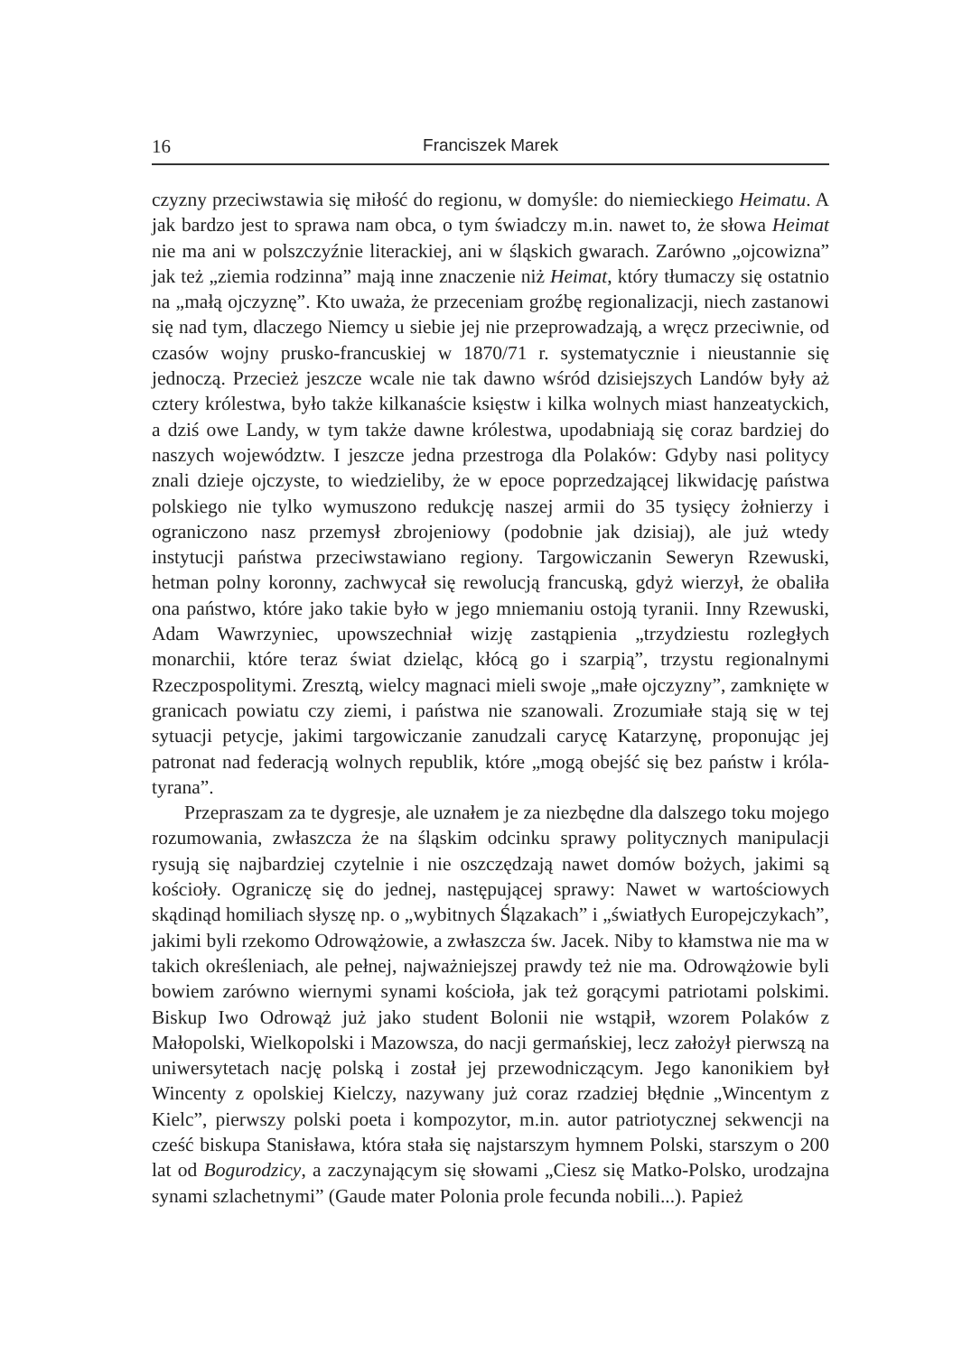16 Franciszek Marek
czyzny przeciwstawia się miłość do regionu, w domyśle: do niemieckiego Heimatu. A jak bardzo jest to sprawa nam obca, o tym świadczy m.in. nawet to, że słowa Heimat nie ma ani w polszczyźnie literackiej, ani w śląskich gwarach. Zarówno „ojcowizna” jak też „ziemia rodzinna” mają inne znaczenie niż Heimat, który tłumaczy się ostatnio na „małą ojczyznę”. Kto uważa, że przeceniam groźbę regionalizacji, niech zastanowi się nad tym, dlaczego Niemcy u siebie jej nie przeprowadzają, a wręcz przeciwnie, od czasów wojny prusko-francuskiej w 1870/71 r. systematycznie i nieustannie się jednoczą. Przecież jeszcze wcale nie tak dawno wśród dzisiejszych Landów były aż cztery królestwa, było także kilkanaście księstw i kilka wolnych miast hanzeatyckich, a dziś owe Landy, w tym także dawne królestwa, upodabniają się coraz bardziej do naszych województw. I jeszcze jedna przestroga dla Polaków: Gdyby nasi politycy znali dzieje ojczyste, to wiedzieliby, że w epoce poprzedzającej likwidację państwa polskiego nie tylko wymuszono redukcję naszej armii do 35 tysięcy żołnierzy i ograniczono nasz przemysł zbrojeniowy (podobnie jak dzisiaj), ale już wtedy instytucji państwa przeciwstawiano regiony. Targowiczanin Seweryn Rzewuski, hetman polny koronny, zachwycał się rewolucją francuską, gdyż wierzył, że obaliła ona państwo, które jako takie było w jego mniemaniu ostoją tyranii. Inny Rzewuski, Adam Wawrzyniec, upowszechniał wizję zastąpienia „trzydziestu rozległych monarchii, które teraz świat dzieląc, kłócą go i szarpią”, trzystu regionalnymi Rzeczpospolitymi. Zresztą, wielcy magnaci mieli swoje „małe ojczyzny”, zamknięte w granicach powiatu czy ziemi, i państwa nie szanowali. Zrozumiałe stają się w tej sytuacji petycje, jakimi targowiczanie zanudzali carycę Katarzynę, proponując jej patronat nad federacją wolnych republik, które „mogą obejść się bez państw i króla-tyrana”.
Przepraszam za te dygresje, ale uznałem je za niezbędne dla dalszego toku mojego rozumowania, zwłaszcza że na śląskim odcinku sprawy politycznych manipulacji rysują się najbardziej czytelnie i nie oszczędzają nawet domów bożych, jakimi są kościoły. Ograniczę się do jednej, następującej sprawy: Nawet w wartościowych skądinąd homiliach słyszę np. o „wybitnych Ślązakach” i „światłych Europejczykach”, jakimi byli rzekomo Odrowążowie, a zwłaszcza św. Jacek. Niby to kłamstwa nie ma w takich określeniach, ale pełnej, najważniejszej prawdy też nie ma. Odrowążowie byli bowiem zarówno wiernymi synami kościoła, jak też gorącymi patriotami polskimi. Biskup Iwo Odrowąż już jako student Bolonii nie wstąpił, wzorem Polaków z Małopolski, Wielkopolski i Mazowsza, do nacji germańskiej, lecz założył pierwszą na uniwersytetach nację polską i został jej przewodniczącym. Jego kanonikiem był Wincenty z opolskiej Kielczy, nazywany już coraz rzadziej błędnie „Wincentym z Kielc”, pierwszy polski poeta i kompozytor, m.in. autor patriotycznej sekwencji na cześć biskupa Stanisława, która stała się najstarszym hymnem Polski, starszym o 200 lat od Bogurodzicy, a zaczynającym się słowami „Ciesz się Matko-Polsko, urodzajna synami szlachetnymi” (Gaude mater Polonia prole fecunda nobili...). Papież